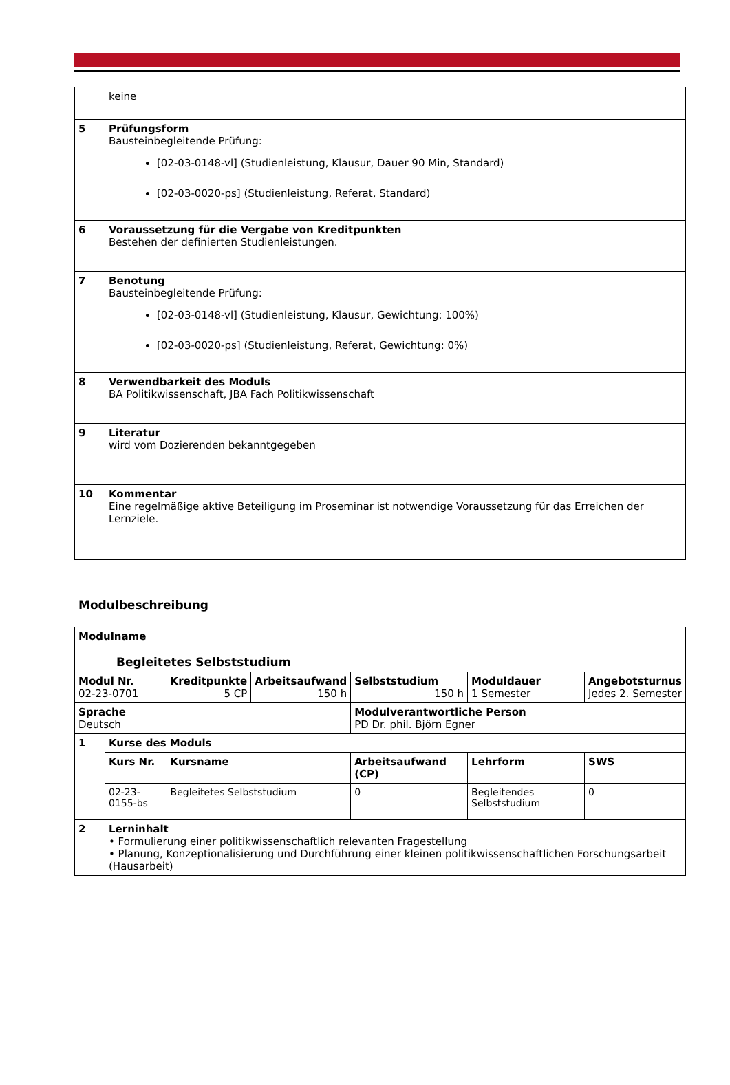| | keine |
| 5 | Prüfungsform Bausteinbegleitende Prüfung: [02-03-0148-vl] (Studienleistung, Klausur, Dauer 90 Min, Standard) [02-03-0020-ps] (Studienleistung, Referat, Standard) |
| 6 | Voraussetzung für die Vergabe von Kreditpunkten Bestehen der definierten Studienleistungen. |
| 7 | Benotung Bausteinbegleitende Prüfung: [02-03-0148-vl] (Studienleistung, Klausur, Gewichtung: 100%) [02-03-0020-ps] (Studienleistung, Referat, Gewichtung: 0%) |
| 8 | Verwendbarkeit des Moduls BA Politikwissenschaft, JBA Fach Politikwissenschaft |
| 9 | Literatur wird vom Dozierenden bekanntgegeben |
| 10 | Kommentar Eine regelmäßige aktive Beteiligung im Proseminar ist notwendige Voraussetzung für das Erreichen der Lernziele. |
Modulbeschreibung
| Modulname Begleitetes Selbststudium | | | | | | | |
| Modul Nr. 02-23-0701 | | Kreditpunkte 5 CP | Arbeitsaufwand 150 h | Selbststudium 150 h | | Moduldauer 1 Semester | Angebotsturnus Jedes 2. Semester |
| Sprache Deutsch | | | | Modulverantwortliche Person PD Dr. phil. Björn Egner | | | |
| 1 | Kurse des Moduls | | | | | | |
| | Kurs Nr. | Kursname | | Arbeitsaufwand (CP) | Lehrform | | SWS |
| | 02-23-0155-bs | Begleitetes Selbststudium | | 0 | Begleitendes Selbststudium | | 0 |
| 2 | Lerninhalt • Formulierung einer politikwissenschaftlich relevanten Fragestellung • Planung, Konzeptionalisierung und Durchführung einer kleinen politikwissenschaftlichen Forschungsarbeit (Hausarbeit) | | | | | | |